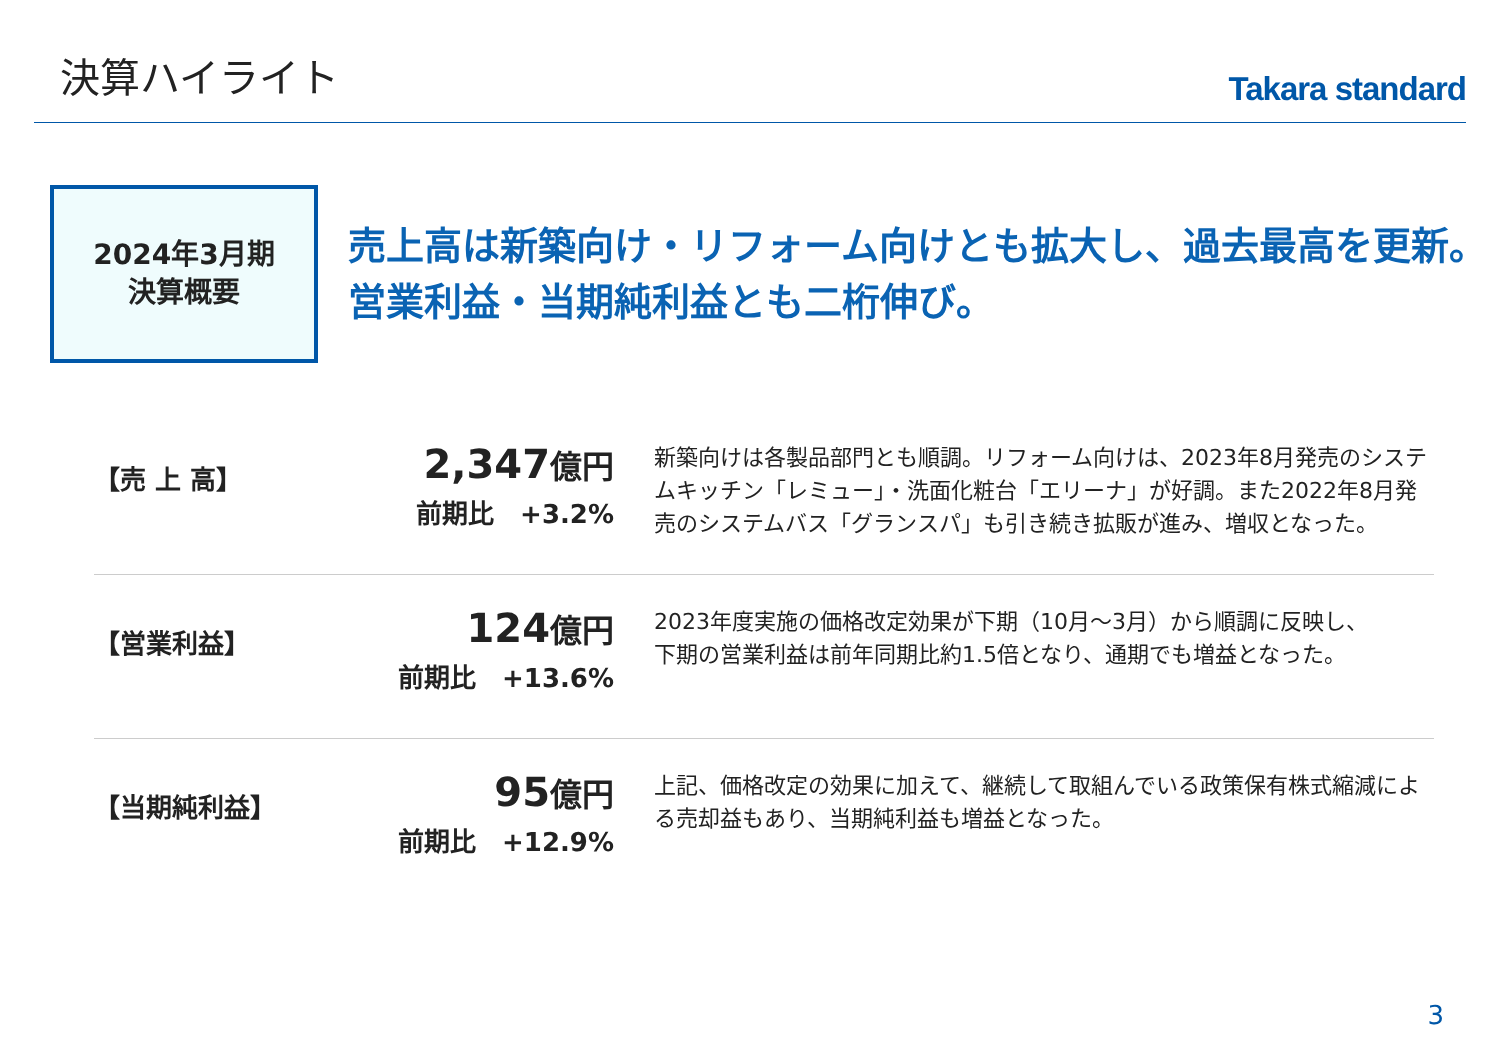決算ハイライト
Takara standard
2024年3月期
決算概要
売上高は新築向け・リフォーム向けとも拡大し、過去最高を更新。
営業利益・当期純利益とも二桁伸び。
【売 上 高】
2,347億円
前期比　+3.2%
新築向けは各製品部門とも順調。リフォーム向けは、2023年8月発売のシステムキッチン「レミュー」・洗面化粧台「エリーナ」が好調。また2022年8月発売のシステムバス「グランスパ」も引き続き拡販が進み、増収となった。
【営業利益】
124億円
前期比　+13.6%
2023年度実施の価格改定効果が下期（10月～3月）から順調に反映し、
下期の営業利益は前年同期比約1.5倍となり、通期でも増益となった。
【当期純利益】
95億円
前期比　+12.9%
上記、価格改定の効果に加えて、継続して取組んでいる政策保有株式縮減による売却益もあり、当期純利益も増益となった。
3